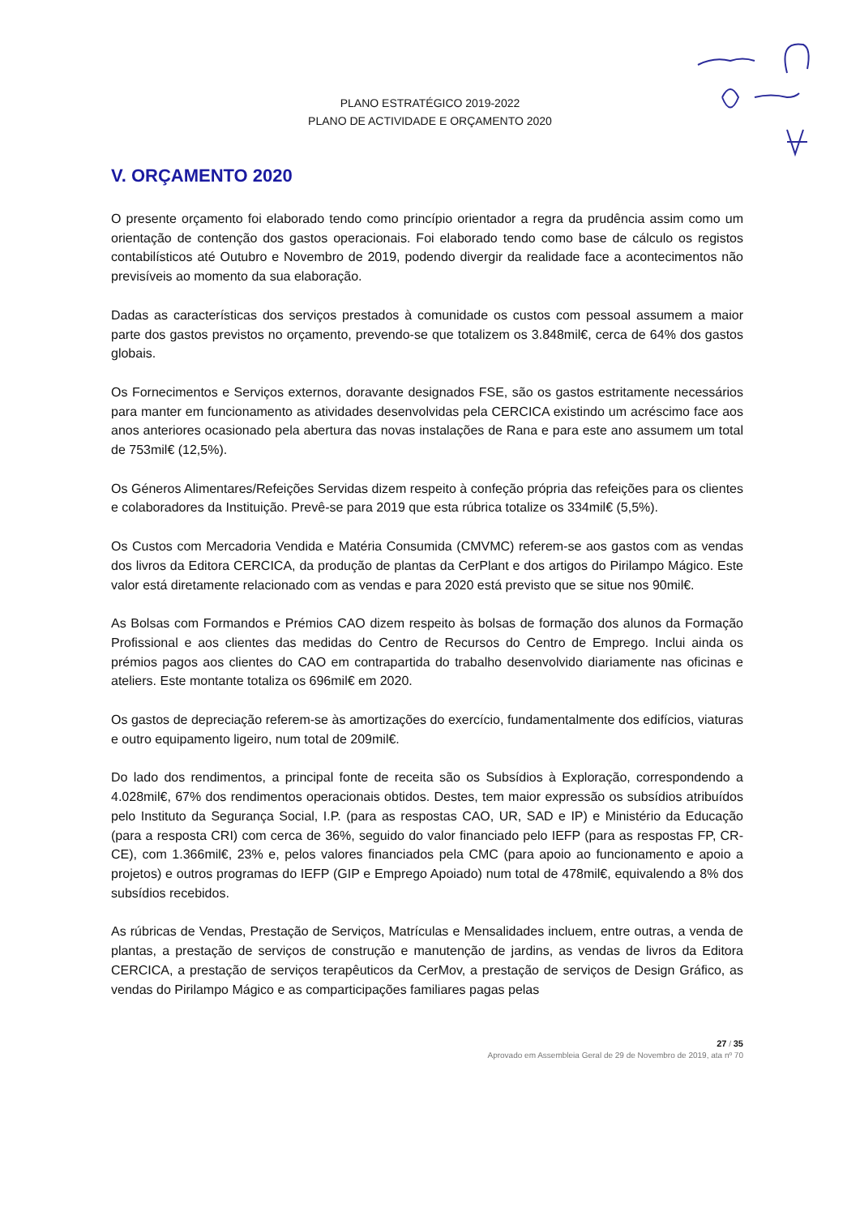PLANO ESTRATÉGICO 2019-2022
PLANO DE ACTIVIDADE E ORÇAMENTO 2020
V. ORÇAMENTO 2020
O presente orçamento foi elaborado tendo como princípio orientador a regra da prudência assim como um orientação de contenção dos gastos operacionais. Foi elaborado tendo como base de cálculo os registos contabilísticos até Outubro e Novembro de 2019, podendo divergir da realidade face a acontecimentos não previsíveis ao momento da sua elaboração.
Dadas as características dos serviços prestados à comunidade os custos com pessoal assumem a maior parte dos gastos previstos no orçamento, prevendo-se que totalizem os 3.848mil€, cerca de 64% dos gastos globais.
Os Fornecimentos e Serviços externos, doravante designados FSE, são os gastos estritamente necessários para manter em funcionamento as atividades desenvolvidas pela CERCICA existindo um acréscimo face aos anos anteriores ocasionado pela abertura das novas instalações de Rana e para este ano assumem um total de 753mil€ (12,5%).
Os Géneros Alimentares/Refeições Servidas dizem respeito à confeção própria das refeições para os clientes e colaboradores da Instituição. Prevê-se para 2019 que esta rúbrica totalize os 334mil€ (5,5%).
Os Custos com Mercadoria Vendida e Matéria Consumida (CMVMC) referem-se aos gastos com as vendas dos livros da Editora CERCICA, da produção de plantas da CerPlant e dos artigos do Pirilampo Mágico. Este valor está diretamente relacionado com as vendas e para 2020 está previsto que se situe nos 90mil€.
As Bolsas com Formandos e Prémios CAO dizem respeito às bolsas de formação dos alunos da Formação Profissional e aos clientes das medidas do Centro de Recursos do Centro de Emprego. Inclui ainda os prémios pagos aos clientes do CAO em contrapartida do trabalho desenvolvido diariamente nas oficinas e ateliers. Este montante totaliza os 696mil€ em 2020.
Os gastos de depreciação referem-se às amortizações do exercício, fundamentalmente dos edifícios, viaturas e outro equipamento ligeiro, num total de 209mil€.
Do lado dos rendimentos, a principal fonte de receita são os Subsídios à Exploração, correspondendo a 4.028mil€, 67% dos rendimentos operacionais obtidos. Destes, tem maior expressão os subsídios atribuídos pelo Instituto da Segurança Social, I.P. (para as respostas CAO, UR, SAD e IP) e Ministério da Educação (para a resposta CRI) com cerca de 36%, seguido do valor financiado pelo IEFP (para as respostas FP, CR-CE), com 1.366mil€, 23% e, pelos valores financiados pela CMC (para apoio ao funcionamento e apoio a projetos) e outros programas do IEFP (GIP e Emprego Apoiado) num total de 478mil€, equivalendo a 8% dos subsídios recebidos.
As rúbricas de Vendas, Prestação de Serviços, Matrículas e Mensalidades incluem, entre outras, a venda de plantas, a prestação de serviços de construção e manutenção de jardins, as vendas de livros da Editora CERCICA, a prestação de serviços terapêuticos da CerMov, a prestação de serviços de Design Gráfico, as vendas do Pirilampo Mágico e as comparticipações familiares pagas pelas
27 / 35
Aprovado em Assembleia Geral de 29 de Novembro de 2019, ata nº 70